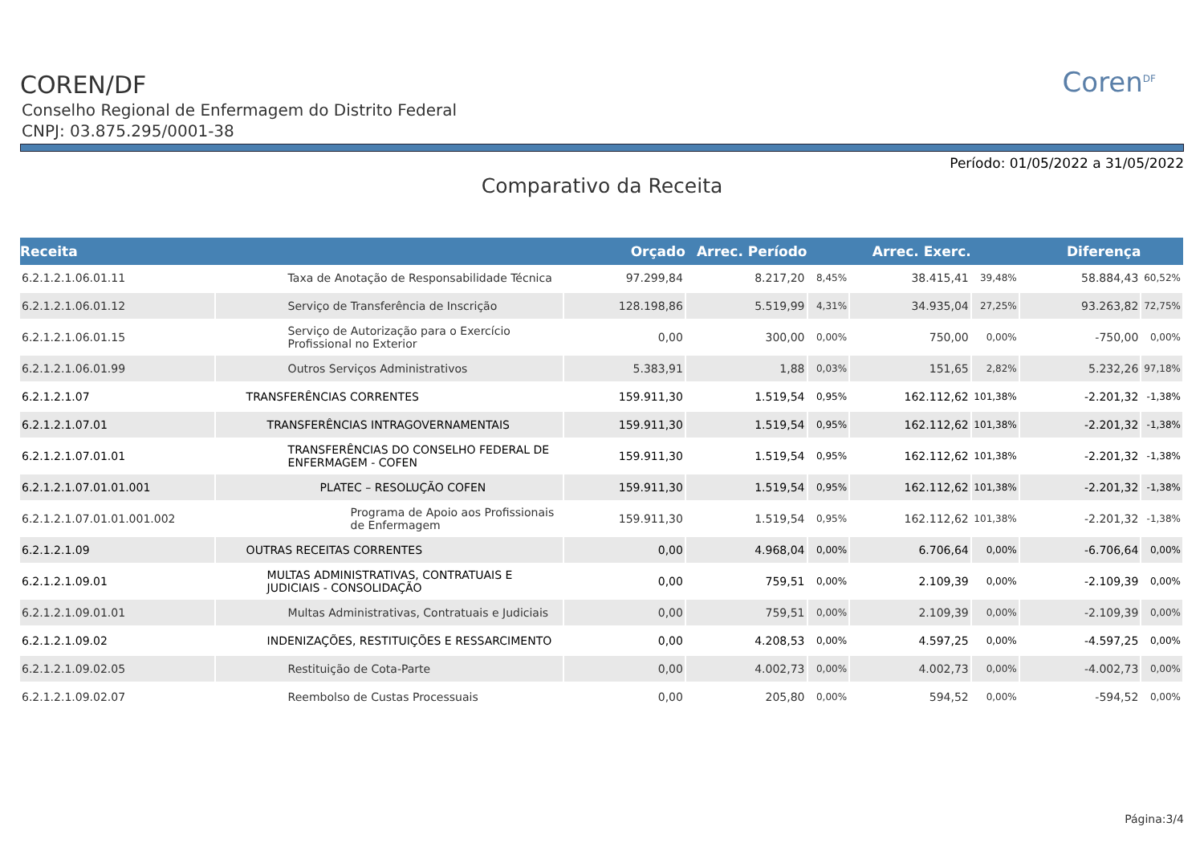Coren<sup>DF</sup>
COREN/DF
Conselho Regional de Enfermagem do Distrito Federal
CNPJ: 03.875.295/0001-38
Período: 01/05/2022 a 31/05/2022
Comparativo da Receita
| Receita | | Orçado | Arrec. Período | | Arrec. Exerc. | | Diferença | |
| --- | --- | --- | --- | --- | --- | --- | --- | --- |
| 6.2.1.2.1.06.01.11 | Taxa de Anotação de Responsabilidade Técnica | 97.299,84 | 8.217,20 | 8,45% | 38.415,41 | 39,48% | 58.884,43 | 60,52% |
| 6.2.1.2.1.06.01.12 | Serviço de Transferência de Inscrição | 128.198,86 | 5.519,99 | 4,31% | 34.935,04 | 27,25% | 93.263,82 | 72,75% |
| 6.2.1.2.1.06.01.15 | Serviço de Autorização para o Exercício Profissional no Exterior | 0,00 | 300,00 | 0,00% | 750,00 | 0,00% | -750,00 | 0,00% |
| 6.2.1.2.1.06.01.99 | Outros Serviços Administrativos | 5.383,91 | 1,88 | 0,03% | 151,65 | 2,82% | 5.232,26 | 97,18% |
| 6.2.1.2.1.07 | TRANSFERÊNCIAS CORRENTES | 159.911,30 | 1.519,54 | 0,95% | 162.112,62 | 101,38% | -2.201,32 | -1,38% |
| 6.2.1.2.1.07.01 | TRANSFERÊNCIAS INTRAGOVERNAMENTAIS | 159.911,30 | 1.519,54 | 0,95% | 162.112,62 | 101,38% | -2.201,32 | -1,38% |
| 6.2.1.2.1.07.01.01 | TRANSFERÊNCIAS DO CONSELHO FEDERAL DE ENFERMAGEM - COFEN | 159.911,30 | 1.519,54 | 0,95% | 162.112,62 | 101,38% | -2.201,32 | -1,38% |
| 6.2.1.2.1.07.01.01.001 | PLATEC – RESOLUÇÃO COFEN | 159.911,30 | 1.519,54 | 0,95% | 162.112,62 | 101,38% | -2.201,32 | -1,38% |
| 6.2.1.2.1.07.01.01.001.002 | Programa de Apoio aos Profissionais de Enfermagem | 159.911,30 | 1.519,54 | 0,95% | 162.112,62 | 101,38% | -2.201,32 | -1,38% |
| 6.2.1.2.1.09 | OUTRAS RECEITAS CORRENTES | 0,00 | 4.968,04 | 0,00% | 6.706,64 | 0,00% | -6.706,64 | 0,00% |
| 6.2.1.2.1.09.01 | MULTAS ADMINISTRATIVAS, CONTRATUAIS E JUDICIAIS - CONSOLIDAÇÃO | 0,00 | 759,51 | 0,00% | 2.109,39 | 0,00% | -2.109,39 | 0,00% |
| 6.2.1.2.1.09.01.01 | Multas Administrativas, Contratuais e Judiciais | 0,00 | 759,51 | 0,00% | 2.109,39 | 0,00% | -2.109,39 | 0,00% |
| 6.2.1.2.1.09.02 | INDENIZAÇÕES, RESTITUIÇÕES E RESSARCIMENTO | 0,00 | 4.208,53 | 0,00% | 4.597,25 | 0,00% | -4.597,25 | 0,00% |
| 6.2.1.2.1.09.02.05 | Restituição de Cota-Parte | 0,00 | 4.002,73 | 0,00% | 4.002,73 | 0,00% | -4.002,73 | 0,00% |
| 6.2.1.2.1.09.02.07 | Reembolso de Custas Processuais | 0,00 | 205,80 | 0,00% | 594,52 | 0,00% | -594,52 | 0,00% |
Página:3/4